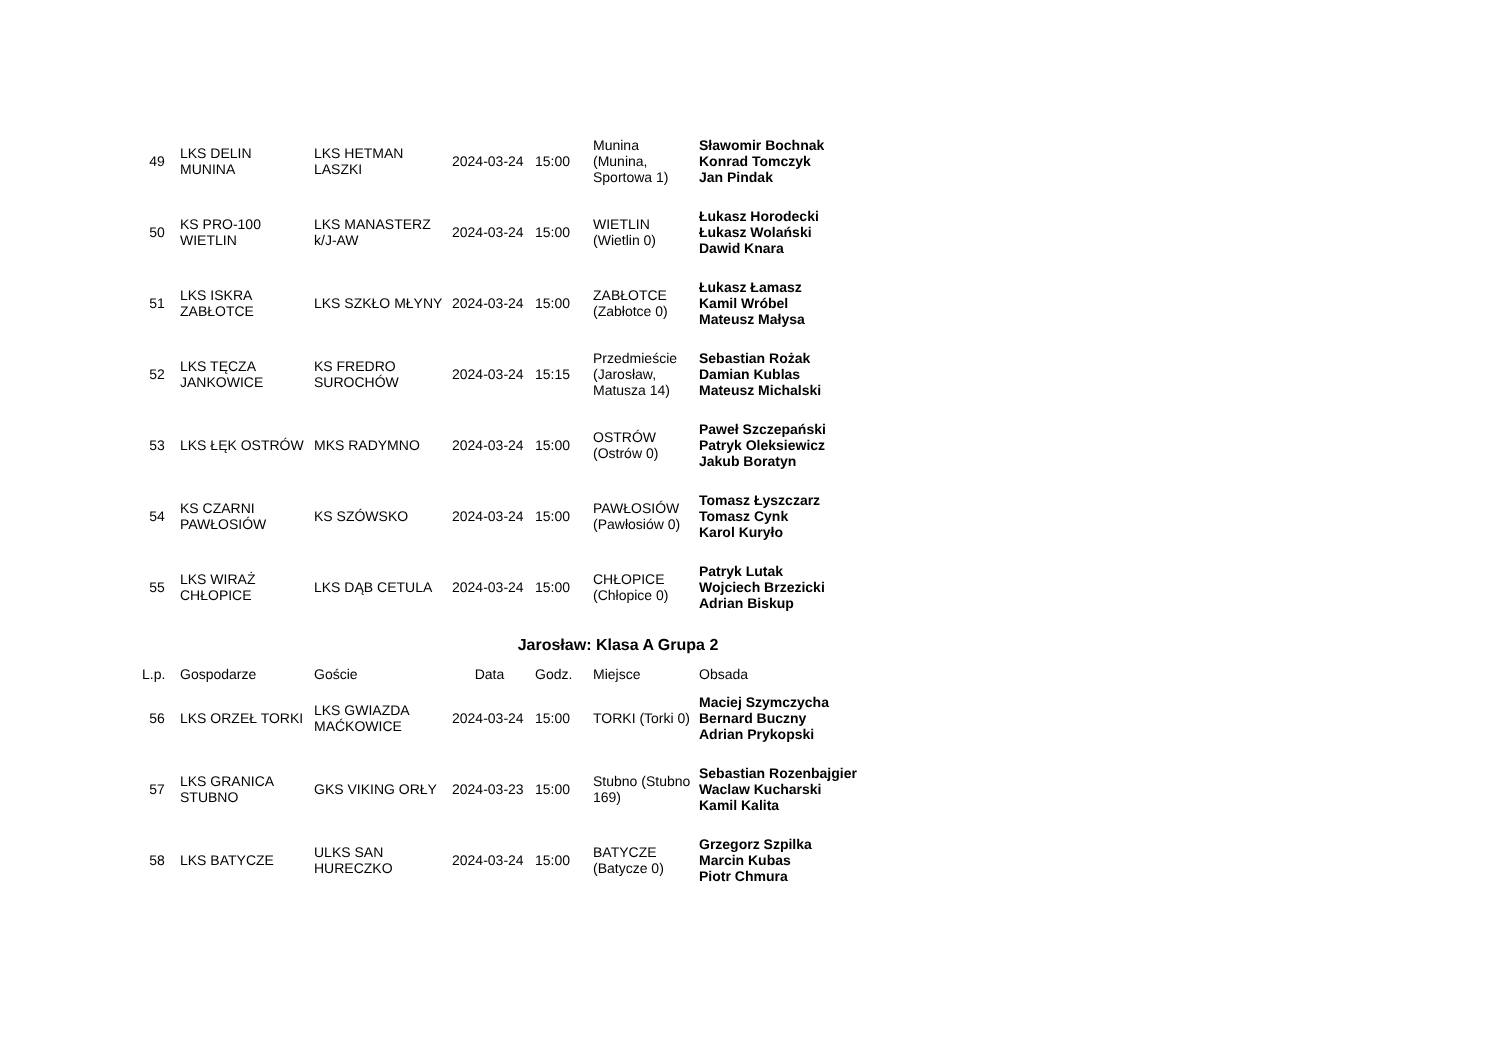| 49 | LKS DELIN MUNINA | LKS HETMAN LASZKI | 2024-03-24 | 15:00 | Munina (Munina, Sportowa 1) | Sławomir Bochnak Konrad Tomczyk Jan Pindak |
| 50 | KS PRO-100 WIETLIN | LKS MANASTERZ k/J-AW | 2024-03-24 | 15:00 | WIETLIN (Wietlin 0) | Łukasz Horodecki Łukasz Wolański Dawid Knara |
| 51 | LKS ISKRA ZABŁOTCE | LKS SZKŁO MŁYNY | 2024-03-24 | 15:00 | ZABŁOTCE (Zabłotce 0) | Łukasz Łamasz Kamil Wróbel Mateusz Małysa |
| 52 | LKS TĘCZA JANKOWICE | KS FREDRO SUROCHÓW | 2024-03-24 | 15:15 | Przedmieście (Jarosław, Matusza 14) | Sebastian Rożak Damian Kublas Mateusz Michalski |
| 53 | LKS ŁĘK OSTRÓW | MKS RADYMNO | 2024-03-24 | 15:00 | OSTRÓW (Ostrów 0) | Paweł Szczepański Patryk Oleksiewicz Jakub Boratyn |
| 54 | KS CZARNI PAWŁOSIÓW | KS SZÓWSKO | 2024-03-24 | 15:00 | PAWŁOSIÓW (Pawłosiów 0) | Tomasz Łyszczarz Tomasz Cynk Karol Kuryło |
| 55 | LKS WIRAŻ CHŁOPICE | LKS DĄB CETULA | 2024-03-24 | 15:00 | CHŁOPICE (Chłopice 0) | Patryk Lutak Wojciech Brzezicki Adrian Biskup |
Jarosław: Klasa A Grupa 2
| L.p. | Gospodarze | Goście | Data | Godz. | Miejsce | Obsada |
| --- | --- | --- | --- | --- | --- | --- |
| 56 | LKS ORZEŁ TORKI | LKS GWIAZDA MAĆKOWICE | 2024-03-24 | 15:00 | TORKI (Torki 0) | Maciej Szymczycha Bernard Buczny Adrian Prykopski |
| 57 | LKS GRANICA STUBNO | GKS VIKING ORŁY | 2024-03-23 | 15:00 | Stubno (Stubno 169) | Sebastian Rozenbajgier Waclaw Kucharski Kamil Kalita |
| 58 | LKS BATYCZE | ULKS SAN HURECZKO | 2024-03-24 | 15:00 | BATYCZE (Batycze 0) | Grzegorz Szpilka Marcin Kubas Piotr Chmura |